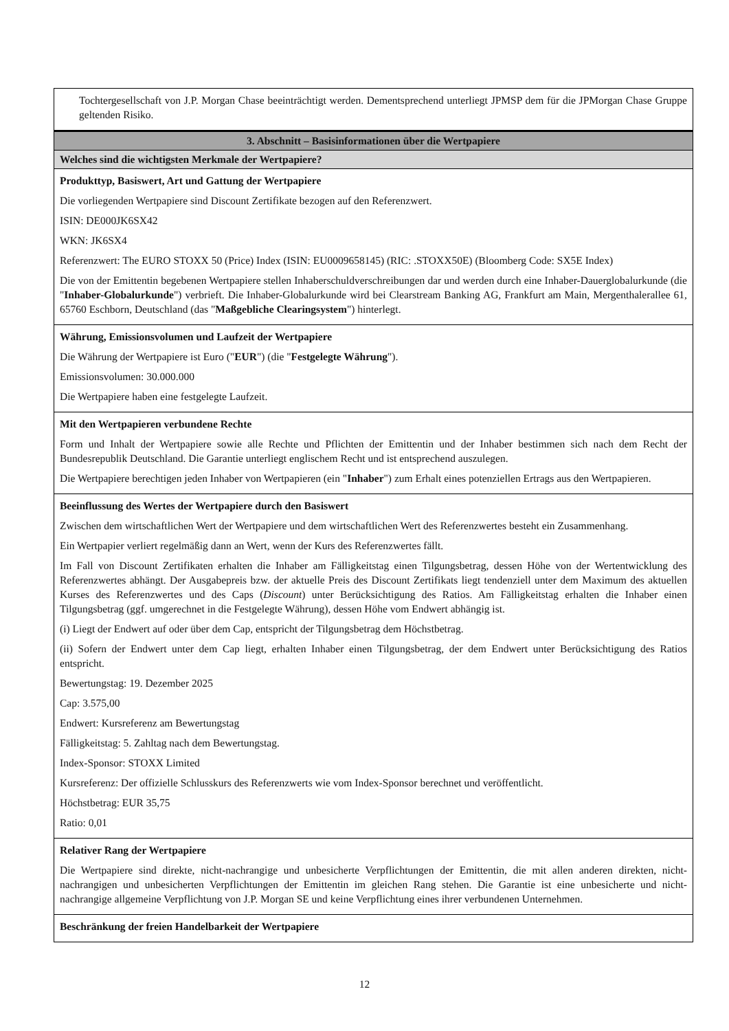Tochtergesellschaft von J.P. Morgan Chase beeinträchtigt werden. Dementsprechend unterliegt JPMSP dem für die JPMorgan Chase Gruppe geltenden Risiko.
3. Abschnitt – Basisinformationen über die Wertpapiere
Welches sind die wichtigsten Merkmale der Wertpapiere?
Produkttyp, Basiswert, Art und Gattung der Wertpapiere
Die vorliegenden Wertpapiere sind Discount Zertifikate bezogen auf den Referenzwert.
ISIN: DE000JK6SX42
WKN: JK6SX4
Referenzwert: The EURO STOXX 50 (Price) Index (ISIN: EU0009658145) (RIC: .STOXX50E) (Bloomberg Code: SX5E Index)
Die von der Emittentin begebenen Wertpapiere stellen Inhaberschuldverschreibungen dar und werden durch eine Inhaber-Dauerglobalurkunde (die "Inhaber-Globalurkunde") verbrieft. Die Inhaber-Globalurkunde wird bei Clearstream Banking AG, Frankfurt am Main, Mergenthalerallee 61, 65760 Eschborn, Deutschland (das "Maßgebliche Clearingsystem") hinterlegt.
Währung, Emissionsvolumen und Laufzeit der Wertpapiere
Die Währung der Wertpapiere ist Euro ("EUR") (die "Festgelegte Währung").
Emissionsvolumen: 30.000.000
Die Wertpapiere haben eine festgelegte Laufzeit.
Mit den Wertpapieren verbundene Rechte
Form und Inhalt der Wertpapiere sowie alle Rechte und Pflichten der Emittentin und der Inhaber bestimmen sich nach dem Recht der Bundesrepublik Deutschland. Die Garantie unterliegt englischem Recht und ist entsprechend auszulegen.
Die Wertpapiere berechtigen jeden Inhaber von Wertpapieren (ein "Inhaber") zum Erhalt eines potenziellen Ertrags aus den Wertpapieren.
Beeinflussung des Wertes der Wertpapiere durch den Basiswert
Zwischen dem wirtschaftlichen Wert der Wertpapiere und dem wirtschaftlichen Wert des Referenzwertes besteht ein Zusammenhang.
Ein Wertpapier verliert regelmäßig dann an Wert, wenn der Kurs des Referenzwertes fällt.
Im Fall von Discount Zertifikaten erhalten die Inhaber am Fälligkeitstag einen Tilgungsbetrag, dessen Höhe von der Wertentwicklung des Referenzwertes abhängt. Der Ausgabepreis bzw. der aktuelle Preis des Discount Zertifikats liegt tendenziell unter dem Maximum des aktuellen Kurses des Referenzwertes und des Caps (Discount) unter Berücksichtigung des Ratios. Am Fälligkeitstag erhalten die Inhaber einen Tilgungsbetrag (ggf. umgerechnet in die Festgelegte Währung), dessen Höhe vom Endwert abhängig ist.
(i) Liegt der Endwert auf oder über dem Cap, entspricht der Tilgungsbetrag dem Höchstbetrag.
(ii) Sofern der Endwert unter dem Cap liegt, erhalten Inhaber einen Tilgungsbetrag, der dem Endwert unter Berücksichtigung des Ratios entspricht.
Bewertungstag: 19. Dezember 2025
Cap: 3.575,00
Endwert: Kursreferenz am Bewertungstag
Fälligkeitstag: 5. Zahltag nach dem Bewertungstag.
Index-Sponsor: STOXX Limited
Kursreferenz: Der offizielle Schlusskurs des Referenzwerts wie vom Index-Sponsor berechnet und veröffentlicht.
Höchstbetrag: EUR 35,75
Ratio: 0,01
Relativer Rang der Wertpapiere
Die Wertpapiere sind direkte, nicht-nachrangige und unbesicherte Verpflichtungen der Emittentin, die mit allen anderen direkten, nicht-nachrangigen und unbesicherten Verpflichtungen der Emittentin im gleichen Rang stehen. Die Garantie ist eine unbesicherte und nicht-nachrangige allgemeine Verpflichtung von J.P. Morgan SE und keine Verpflichtung eines ihrer verbundenen Unternehmen.
Beschränkung der freien Handelbarkeit der Wertpapiere
12